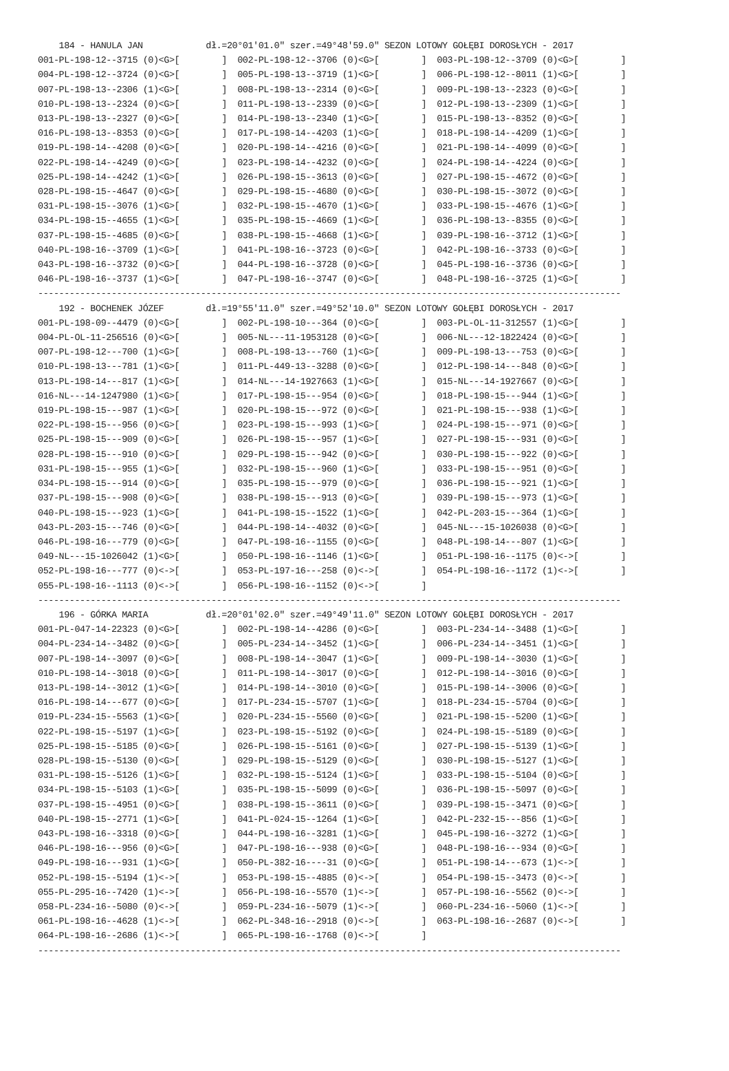184 - HANULA JAN            dł.=20°01'01.0" szer.=49°48'59.0" SEZON LOTOWY GOŁĘBI DOROSŁYCH - 2017
001-PL-198-12--3715 (0)<G>[        ]  002-PL-198-12--3706 (0)<G>[        ]  003-PL-198-12--3709 (0)<G>[        ]
004-PL-198-12--3724 (0)<G>[        ]  005-PL-198-13--3719 (1)<G>[        ]  006-PL-198-12--8011 (1)<G>[        ]
007-PL-198-13--2306 (1)<G>[        ]  008-PL-198-13--2314 (0)<G>[        ]  009-PL-198-13--2323 (0)<G>[        ]
010-PL-198-13--2324 (0)<G>[        ]  011-PL-198-13--2339 (0)<G>[        ]  012-PL-198-13--2309 (1)<G>[        ]
013-PL-198-13--2327 (0)<G>[        ]  014-PL-198-13--2340 (1)<G>[        ]  015-PL-198-13--8352 (0)<G>[        ]
016-PL-198-13--8353 (0)<G>[        ]  017-PL-198-14--4203 (1)<G>[        ]  018-PL-198-14--4209 (1)<G>[        ]
019-PL-198-14--4208 (0)<G>[        ]  020-PL-198-14--4216 (0)<G>[        ]  021-PL-198-14--4099 (0)<G>[        ]
022-PL-198-14--4249 (0)<G>[        ]  023-PL-198-14--4232 (0)<G>[        ]  024-PL-198-14--4224 (0)<G>[        ]
025-PL-198-14--4242 (1)<G>[        ]  026-PL-198-15--3613 (0)<G>[        ]  027-PL-198-15--4672 (0)<G>[        ]
028-PL-198-15--4647 (0)<G>[        ]  029-PL-198-15--4680 (0)<G>[        ]  030-PL-198-15--3072 (0)<G>[        ]
031-PL-198-15--3076 (1)<G>[        ]  032-PL-198-15--4670 (1)<G>[        ]  033-PL-198-15--4676 (1)<G>[        ]
034-PL-198-15--4655 (1)<G>[        ]  035-PL-198-15--4669 (1)<G>[        ]  036-PL-198-13--8355 (0)<G>[        ]
037-PL-198-15--4685 (0)<G>[        ]  038-PL-198-15--4668 (1)<G>[        ]  039-PL-198-16--3712 (1)<G>[        ]
040-PL-198-16--3709 (1)<G>[        ]  041-PL-198-16--3723 (0)<G>[        ]  042-PL-198-16--3733 (0)<G>[        ]
043-PL-198-16--3732 (0)<G>[        ]  044-PL-198-16--3728 (0)<G>[        ]  045-PL-198-16--3736 (0)<G>[        ]
046-PL-198-16--3737 (1)<G>[        ]  047-PL-198-16--3747 (0)<G>[        ]  048-PL-198-16--3725 (1)<G>[        ]
---------------------------------------------------------------------------------------------------------------
    192 - BOCHENEK JÓZEF        dł.=19°55'11.0" szer.=49°52'10.0" SEZON LOTOWY GOŁĘBI DOROSŁYCH - 2017
001-PL-198-09--4479 (0)<G>[        ]  002-PL-198-10---364 (0)<G>[        ]  003-PL-OL-11-312557 (1)<G>[        ]
004-PL-OL-11-256516 (0)<G>[        ]  005-NL---11-1953128 (0)<G>[        ]  006-NL---12-1822424 (0)<G>[        ]
007-PL-198-12---700 (1)<G>[        ]  008-PL-198-13---760 (1)<G>[        ]  009-PL-198-13---753 (0)<G>[        ]
010-PL-198-13---781 (1)<G>[        ]  011-PL-449-13--3288 (0)<G>[        ]  012-PL-198-14---848 (0)<G>[        ]
013-PL-198-14---817 (1)<G>[        ]  014-NL---14-1927663 (1)<G>[        ]  015-NL---14-1927667 (0)<G>[        ]
016-NL---14-1247980 (1)<G>[        ]  017-PL-198-15---954 (0)<G>[        ]  018-PL-198-15---944 (1)<G>[        ]
019-PL-198-15---987 (1)<G>[        ]  020-PL-198-15---972 (0)<G>[        ]  021-PL-198-15---938 (1)<G>[        ]
022-PL-198-15---956 (0)<G>[        ]  023-PL-198-15---993 (1)<G>[        ]  024-PL-198-15---971 (0)<G>[        ]
025-PL-198-15---909 (0)<G>[        ]  026-PL-198-15---957 (1)<G>[        ]  027-PL-198-15---931 (0)<G>[        ]
028-PL-198-15---910 (0)<G>[        ]  029-PL-198-15---942 (0)<G>[        ]  030-PL-198-15---922 (0)<G>[        ]
031-PL-198-15---955 (1)<G>[        ]  032-PL-198-15---960 (1)<G>[        ]  033-PL-198-15---951 (0)<G>[        ]
034-PL-198-15---914 (0)<G>[        ]  035-PL-198-15---979 (0)<G>[        ]  036-PL-198-15---921 (1)<G>[        ]
037-PL-198-15---908 (0)<G>[        ]  038-PL-198-15---913 (0)<G>[        ]  039-PL-198-15---973 (1)<G>[        ]
040-PL-198-15---923 (1)<G>[        ]  041-PL-198-15--1522 (1)<G>[        ]  042-PL-203-15---364 (1)<G>[        ]
043-PL-203-15---746 (0)<G>[        ]  044-PL-198-14--4032 (0)<G>[        ]  045-NL---15-1026038 (0)<G>[        ]
046-PL-198-16---779 (0)<G>[        ]  047-PL-198-16--1155 (0)<G>[        ]  048-PL-198-14---807 (1)<G>[        ]
049-NL---15-1026042 (1)<G>[        ]  050-PL-198-16--1146 (1)<G>[        ]  051-PL-198-16--1175 (0)<->[        ]
052-PL-198-16---777 (0)<->[        ]  053-PL-197-16---258 (0)<->[        ]  054-PL-198-16--1172 (1)<->[        ]
055-PL-198-16--1113 (0)<->[        ]  056-PL-198-16--1152 (0)<->[        ]
---------------------------------------------------------------------------------------------------------------
    196 - GÓRKA MARIA           dł.=20°01'02.0" szer.=49°49'11.0" SEZON LOTOWY GOŁĘBI DOROSŁYCH - 2017
001-PL-047-14-22323 (0)<G>[        ]  002-PL-198-14--4286 (0)<G>[        ]  003-PL-234-14--3488 (1)<G>[        ]
004-PL-234-14--3482 (0)<G>[        ]  005-PL-234-14--3452 (1)<G>[        ]  006-PL-234-14--3451 (1)<G>[        ]
007-PL-198-14--3097 (0)<G>[        ]  008-PL-198-14--3047 (1)<G>[        ]  009-PL-198-14--3030 (1)<G>[        ]
010-PL-198-14--3018 (0)<G>[        ]  011-PL-198-14--3017 (0)<G>[        ]  012-PL-198-14--3016 (0)<G>[        ]
013-PL-198-14--3012 (1)<G>[        ]  014-PL-198-14--3010 (0)<G>[        ]  015-PL-198-14--3006 (0)<G>[        ]
016-PL-198-14---677 (0)<G>[        ]  017-PL-234-15--5707 (1)<G>[        ]  018-PL-234-15--5704 (0)<G>[        ]
019-PL-234-15--5563 (1)<G>[        ]  020-PL-234-15--5560 (0)<G>[        ]  021-PL-198-15--5200 (1)<G>[        ]
022-PL-198-15--5197 (1)<G>[        ]  023-PL-198-15--5192 (0)<G>[        ]  024-PL-198-15--5189 (0)<G>[        ]
025-PL-198-15--5185 (0)<G>[        ]  026-PL-198-15--5161 (0)<G>[        ]  027-PL-198-15--5139 (1)<G>[        ]
028-PL-198-15--5130 (0)<G>[        ]  029-PL-198-15--5129 (0)<G>[        ]  030-PL-198-15--5127 (1)<G>[        ]
031-PL-198-15--5126 (1)<G>[        ]  032-PL-198-15--5124 (1)<G>[        ]  033-PL-198-15--5104 (0)<G>[        ]
034-PL-198-15--5103 (1)<G>[        ]  035-PL-198-15--5099 (0)<G>[        ]  036-PL-198-15--5097 (0)<G>[        ]
037-PL-198-15--4951 (0)<G>[        ]  038-PL-198-15--3611 (0)<G>[        ]  039-PL-198-15--3471 (0)<G>[        ]
040-PL-198-15--2771 (1)<G>[        ]  041-PL-024-15--1264 (1)<G>[        ]  042-PL-232-15---856 (1)<G>[        ]
043-PL-198-16--3318 (0)<G>[        ]  044-PL-198-16--3281 (1)<G>[        ]  045-PL-198-16--3272 (1)<G>[        ]
046-PL-198-16---956 (0)<G>[        ]  047-PL-198-16---938 (0)<G>[        ]  048-PL-198-16---934 (0)<G>[        ]
049-PL-198-16---931 (1)<G>[        ]  050-PL-382-16----31 (0)<G>[        ]  051-PL-198-14---673 (1)<->[        ]
052-PL-198-15--5194 (1)<->[        ]  053-PL-198-15--4885 (0)<->[        ]  054-PL-198-15--3473 (0)<->[        ]
055-PL-295-16--7420 (1)<->[        ]  056-PL-198-16--5570 (1)<->[        ]  057-PL-198-16--5562 (0)<->[        ]
058-PL-234-16--5080 (0)<->[        ]  059-PL-234-16--5079 (1)<->[        ]  060-PL-234-16--5060 (1)<->[        ]
061-PL-198-16--4628 (1)<->[        ]  062-PL-348-16--2918 (0)<->[        ]  063-PL-198-16--2687 (0)<->[        ]
064-PL-198-16--2686 (1)<->[        ]  065-PL-198-16--1768 (0)<->[        ]
---------------------------------------------------------------------------------------------------------------